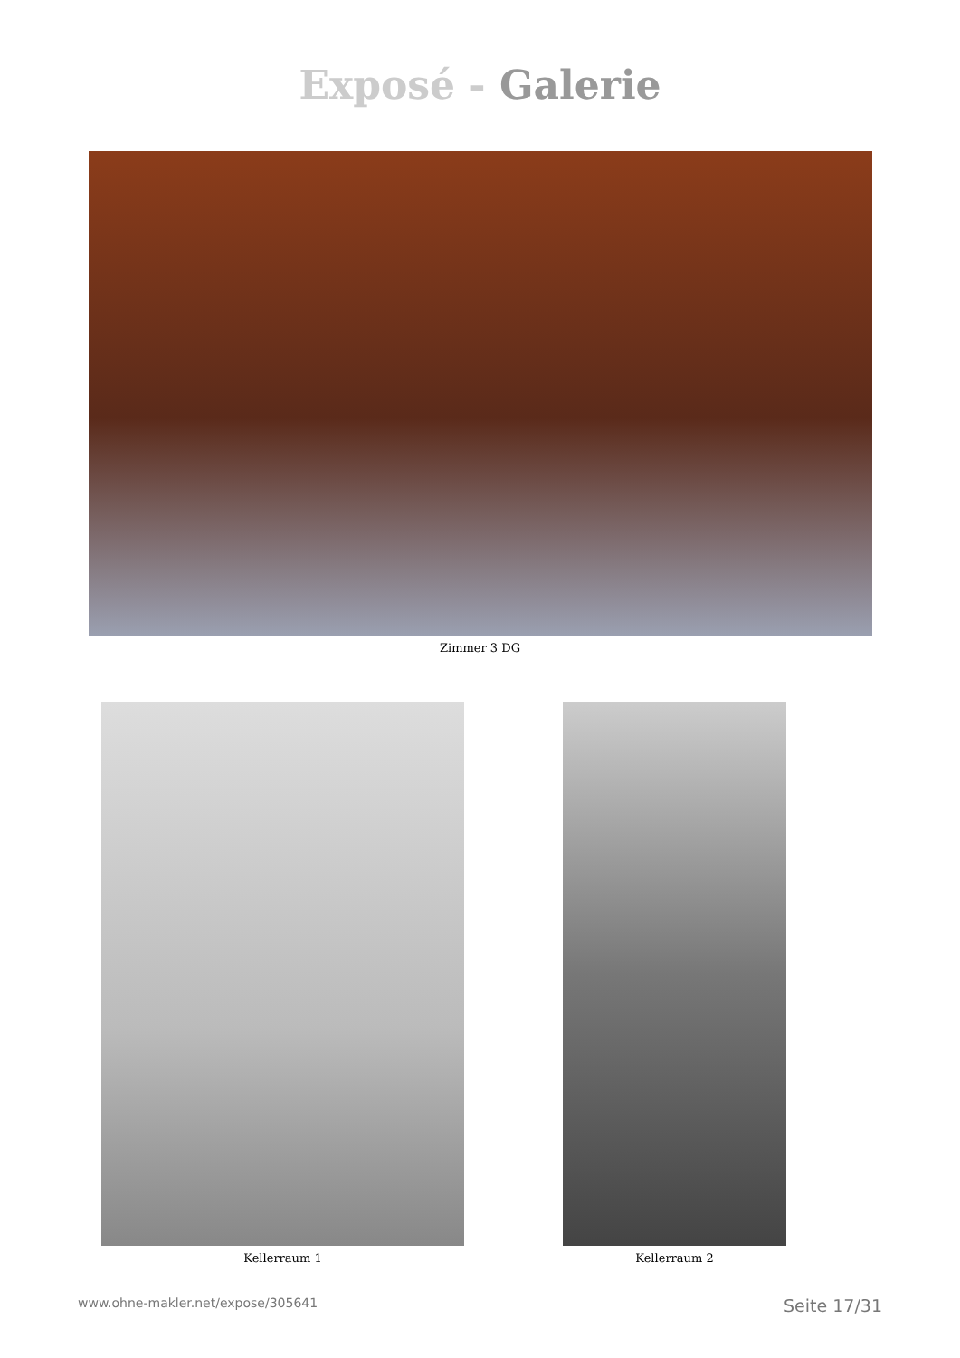Exposé - Galerie
Zimmer 3 DG
Kellerraum 1 Kellerraum 2
www.ohne-makler.net/expose/305641 Seite 17/31